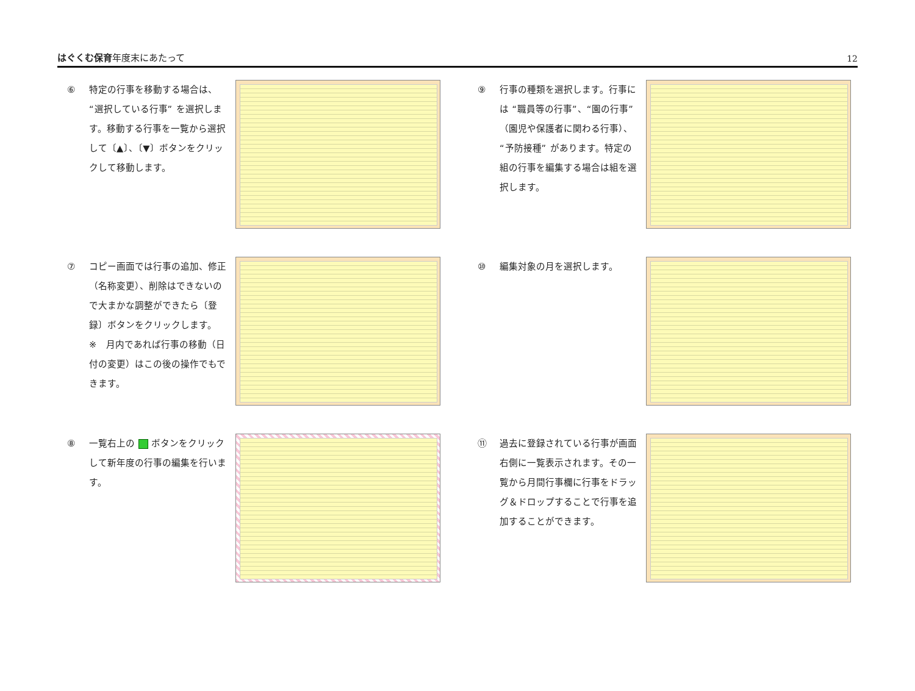はぐくむ保育年度末にあたって
12
⑥ 特定の行事を移動する場合は、“選択している行事” を選択します。移動する行事を一覧から選択して〔▲〕、〔▼〕ボタンをクリックして移動します。
⑨ 行事の種類を選択します。行事には “職員等の行事”、“園の行事”（園児や保護者に関わる行事）、“予防接種” があります。特定の組の行事を編集する場合は組を選択します。
⑦ コピー画面では行事の追加、修正（名称変更）、削除はできないので大まかな調整ができたら〔登録〕ボタンをクリックします。
※　月内であれば行事の移動（日付の変更）はこの後の操作でもできます。
⑩ 編集対象の月を選択します。
⑧ 一覧右上の ボタンをクリックして新年度の行事の編集を行います。
⑪ 過去に登録されている行事が画面右側に一覧表示されます。その一覧から月間行事欄に行事をドラッグ＆ドロップすることで行事を追加することができます。